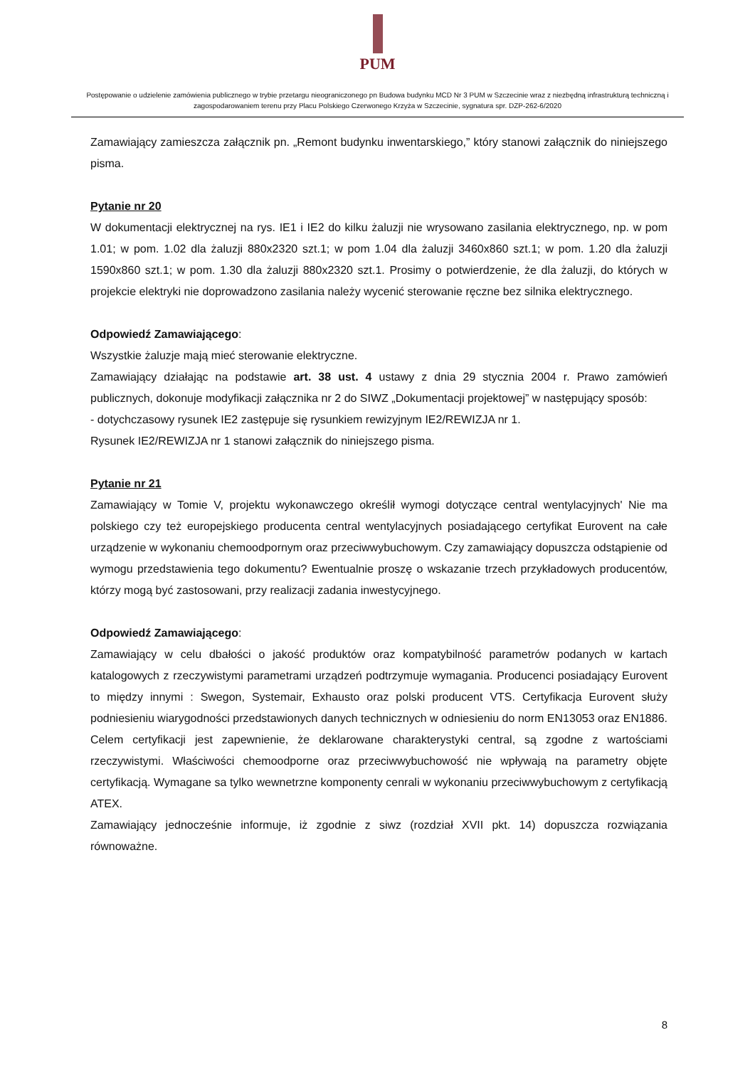PUM
Postępowanie o udzielenie zamówienia publicznego w trybie przetargu nieograniczonego pn Budowa budynku MCD Nr 3 PUM w Szczecinie wraz z niezbędną infrastrukturą techniczną i zagospodarowaniem terenu przy Placu Polskiego Czerwonego Krzyża w Szczecinie, sygnatura spr. DZP-262-6/2020
Zamawiający zamieszcza załącznik pn. „Remont budynku inwentarskiego,” który stanowi załącznik do niniejszego pisma.
Pytanie nr 20
W dokumentacji elektrycznej na rys. IE1 i IE2 do kilku żaluzji nie wrysowano zasilania elektrycznego, np. w pom 1.01; w pom. 1.02 dla żaluzji 880x2320 szt.1; w pom 1.04 dla żaluzji 3460x860 szt.1; w pom. 1.20 dla żaluzji 1590x860 szt.1; w pom. 1.30 dla żaluzji 880x2320 szt.1. Prosimy o potwierdzenie, że dla żaluzji, do których w projekcie elektryki nie doprowadzono zasilania należy wycenić sterowanie ręczne bez silnika elektrycznego.
Odpowiedź Zamawiającego:
Wszystkie żaluzje mają mieć sterowanie elektryczne.
Zamawiający działając na podstawie art. 38 ust. 4 ustawy z dnia 29 stycznia 2004 r. Prawo zamówień publicznych, dokonuje modyfikacji załącznika nr 2 do SIWZ „Dokumentacji projektowej” w następujący sposób:
- dotychczasowy rysunek IE2 zastępuje się rysunkiem rewizyjnym IE2/REWIZJA nr 1.
Rysunek IE2/REWIZJA nr 1 stanowi załącznik do niniejszego pisma.
Pytanie nr 21
Zamawiający w Tomie V, projektu wykonawczego określił wymogi dotyczące central wentylacyjnych' Nie ma polskiego czy też europejskiego producenta central wentylacyjnych posiadającego certyfikat Eurovent na całe urządzenie w wykonaniu chemoodpornym oraz przeciwwybuchowym. Czy zamawiający dopuszcza odstąpienie od wymogu przedstawienia tego dokumentu? Ewentualnie proszę o wskazanie trzech przykładowych producentów, którzy mogą być zastosowani, przy realizacji zadania inwestycyjnego.
Odpowiedź Zamawiającego:
Zamawiający w celu dbałości o jakość produktów oraz kompatybilność parametrów podanych w kartach katalogowych z rzeczywistymi parametrami urządzeń podtrzymuje wymagania. Producenci posiadający Eurovent to między innymi : Swegon, Systemair, Exhausto oraz polski producent VTS. Certyfikacja Eurovent służy podniesieniu wiarygodności przedstawionych danych technicznych w odniesieniu do norm EN13053 oraz EN1886. Celem certyfikacji jest zapewnienie, że deklarowane charakterystyki central, są zgodne z wartościami rzeczywistymi. Właściwości chemoodporne oraz przeciwwybuchowość nie wpływają na parametry objęte certyfikacją. Wymagane sa tylko wewnetrzne komponenty cenrali w wykonaniu przeciwwybuchowym z certyfikacją ATEX.
Zamawiający jednocześnie informuje, iż zgodnie z siwz (rozdział XVII pkt. 14) dopuszcza rozwiązania równoważne.
8